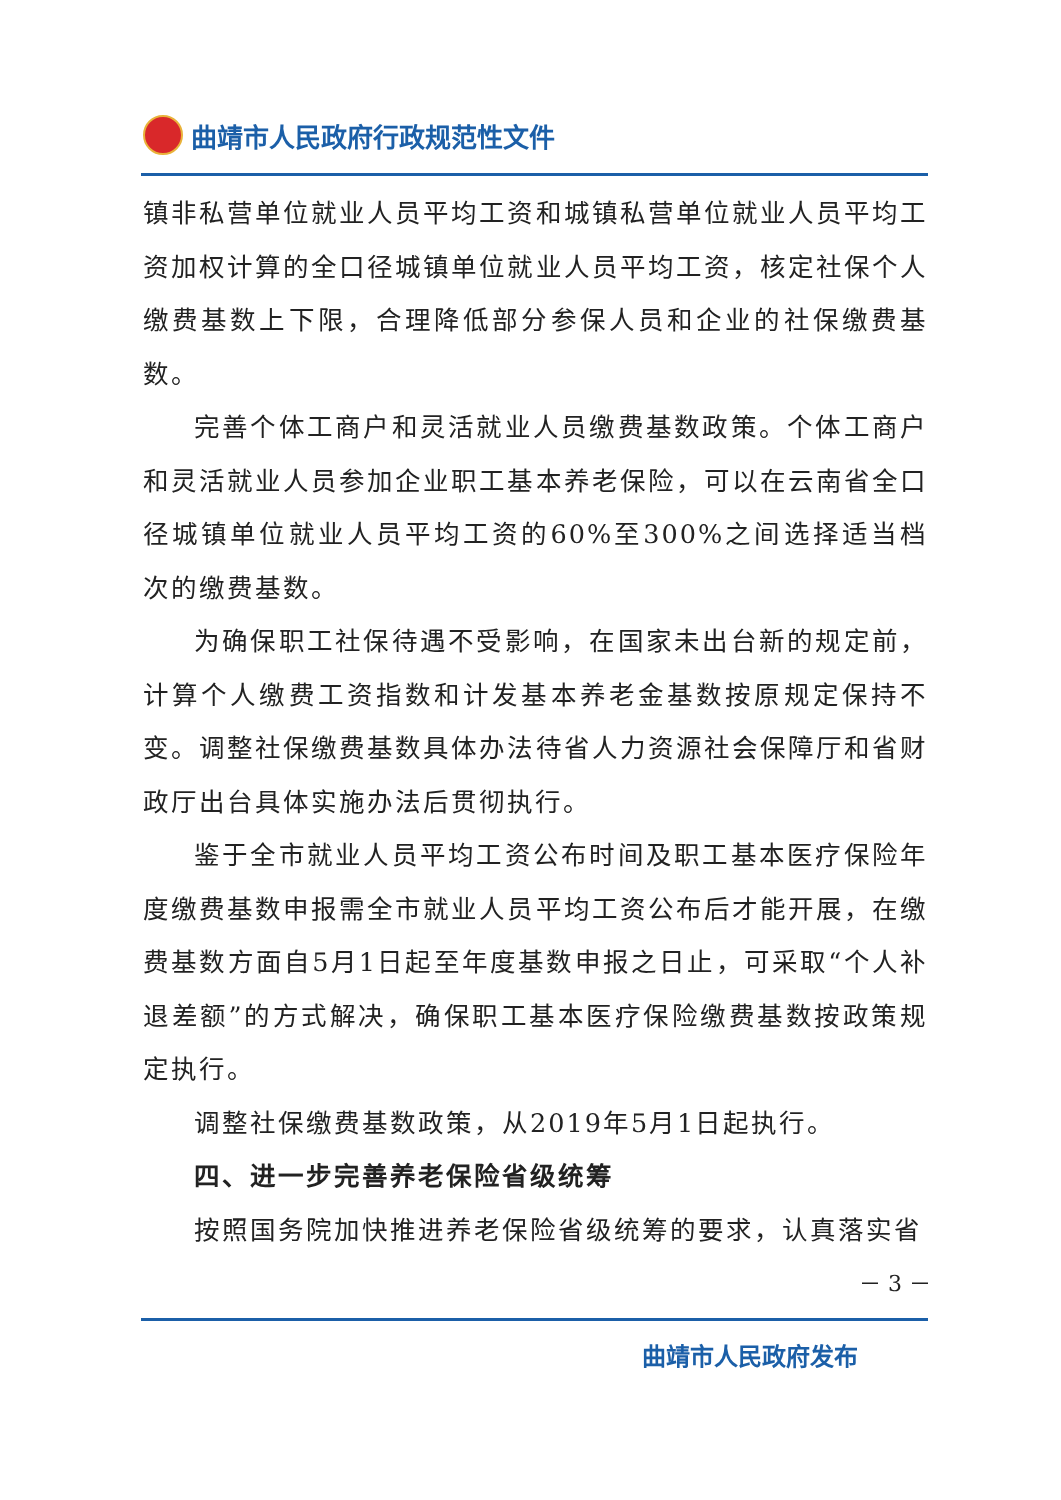曲靖市人民政府行政规范性文件
镇非私营单位就业人员平均工资和城镇私营单位就业人员平均工资加权计算的全口径城镇单位就业人员平均工资，核定社保个人缴费基数上下限，合理降低部分参保人员和企业的社保缴费基数。
完善个体工商户和灵活就业人员缴费基数政策。个体工商户和灵活就业人员参加企业职工基本养老保险，可以在云南省全口径城镇单位就业人员平均工资的60%至300%之间选择适当档次的缴费基数。
为确保职工社保待遇不受影响，在国家未出台新的规定前，计算个人缴费工资指数和计发基本养老金基数按原规定保持不变。调整社保缴费基数具体办法待省人力资源社会保障厅和省财政厅出台具体实施办法后贯彻执行。
鉴于全市就业人员平均工资公布时间及职工基本医疗保险年度缴费基数申报需全市就业人员平均工资公布后才能开展，在缴费基数方面自5月1日起至年度基数申报之日止，可采取“个人补退差额”的方式解决，确保职工基本医疗保险缴费基数按政策规定执行。
调整社保缴费基数政策，从2019年5月1日起执行。
四、进一步完善养老保险省级统筹
按照国务院加快推进养老保险省级统筹的要求，认真落实省
－ 3 －
曲靖市人民政府发布